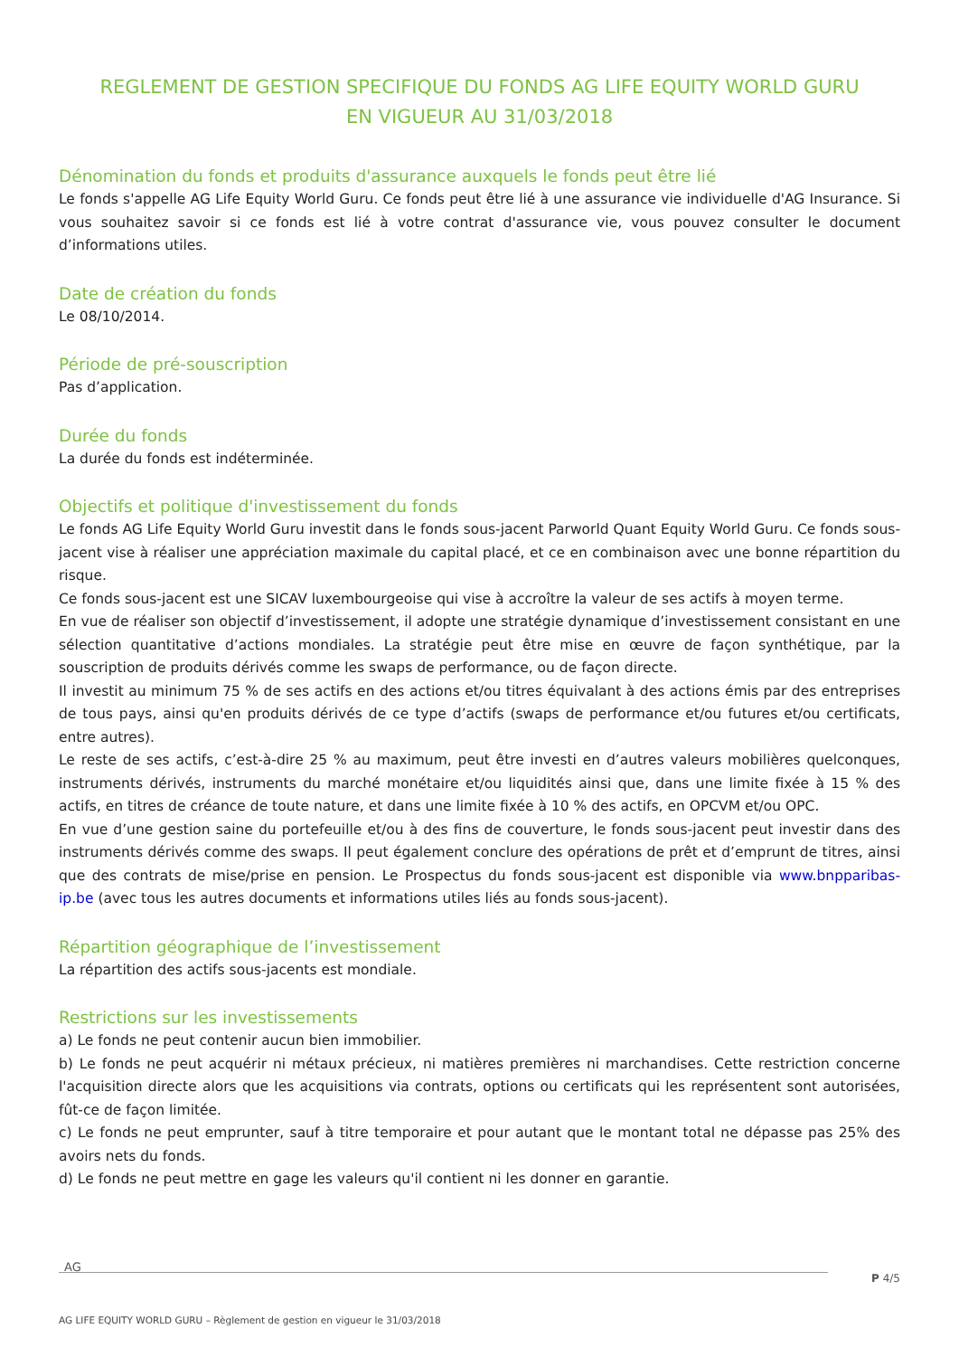REGLEMENT DE GESTION SPECIFIQUE DU FONDS AG LIFE EQUITY WORLD GURU
EN VIGUEUR AU 31/03/2018
Dénomination du fonds et produits d'assurance auxquels le fonds peut être lié
Le fonds s'appelle AG Life Equity World Guru. Ce fonds peut être lié à une assurance vie individuelle d'AG Insurance. Si vous souhaitez savoir si ce fonds est lié à votre contrat d'assurance vie, vous pouvez consulter le document d’informations utiles.
Date de création du fonds
Le 08/10/2014.
Période de pré-souscription
Pas d’application.
Durée du fonds
La durée du fonds est indéterminée.
Objectifs et politique d'investissement du fonds
Le fonds AG Life Equity World Guru investit dans le fonds sous-jacent Parworld Quant Equity World Guru. Ce fonds sous-jacent vise à réaliser une appréciation maximale du capital placé, et ce en combinaison avec une bonne répartition du risque.
Ce fonds sous-jacent est une SICAV luxembourgeoise qui vise à accroître la valeur de ses actifs à moyen terme.
En vue de réaliser son objectif d’investissement, il adopte une stratégie dynamique d’investissement consistant en une sélection quantitative d’actions mondiales. La stratégie peut être mise en œuvre de façon synthétique, par la souscription de produits dérivés comme les swaps de performance, ou de façon directe.
Il investit au minimum 75 % de ses actifs en des actions et/ou titres équivalant à des actions émis par des entreprises de tous pays, ainsi qu'en produits dérivés de ce type d’actifs (swaps de performance et/ou futures et/ou certificats, entre autres).
Le reste de ses actifs, c’est-à-dire 25 % au maximum, peut être investi en d’autres valeurs mobilières quelconques, instruments dérivés, instruments du marché monétaire et/ou liquidités ainsi que, dans une limite fixée à 15 % des actifs, en titres de créance de toute nature, et dans une limite fixée à 10 % des actifs, en OPCVM et/ou OPC.
En vue d’une gestion saine du portefeuille et/ou à des fins de couverture, le fonds sous-jacent peut investir dans des instruments dérivés comme des swaps. Il peut également conclure des opérations de prêt et d’emprunt de titres, ainsi que des contrats de mise/prise en pension. Le Prospectus du fonds sous-jacent est disponible via www.bnpparibas-ip.be (avec tous les autres documents et informations utiles liés au fonds sous-jacent).
Répartition géographique de l’investissement
La répartition des actifs sous-jacents est mondiale.
Restrictions sur les investissements
a) Le fonds ne peut contenir aucun bien immobilier.
b) Le fonds ne peut acquérir ni métaux précieux, ni matières premières ni marchandises. Cette restriction concerne l'acquisition directe alors que les acquisitions via contrats, options ou certificats qui les représentent sont autorisées, fût-ce de façon limitée.
c) Le fonds ne peut emprunter, sauf à titre temporaire et pour autant que le montant total ne dépasse pas 25% des avoirs nets du fonds.
d) Le fonds ne peut mettre en gage les valeurs qu'il contient ni les donner en garantie.
AG
P 4/5
AG LIFE EQUITY WORLD GURU – Règlement de gestion en vigueur le 31/03/2018